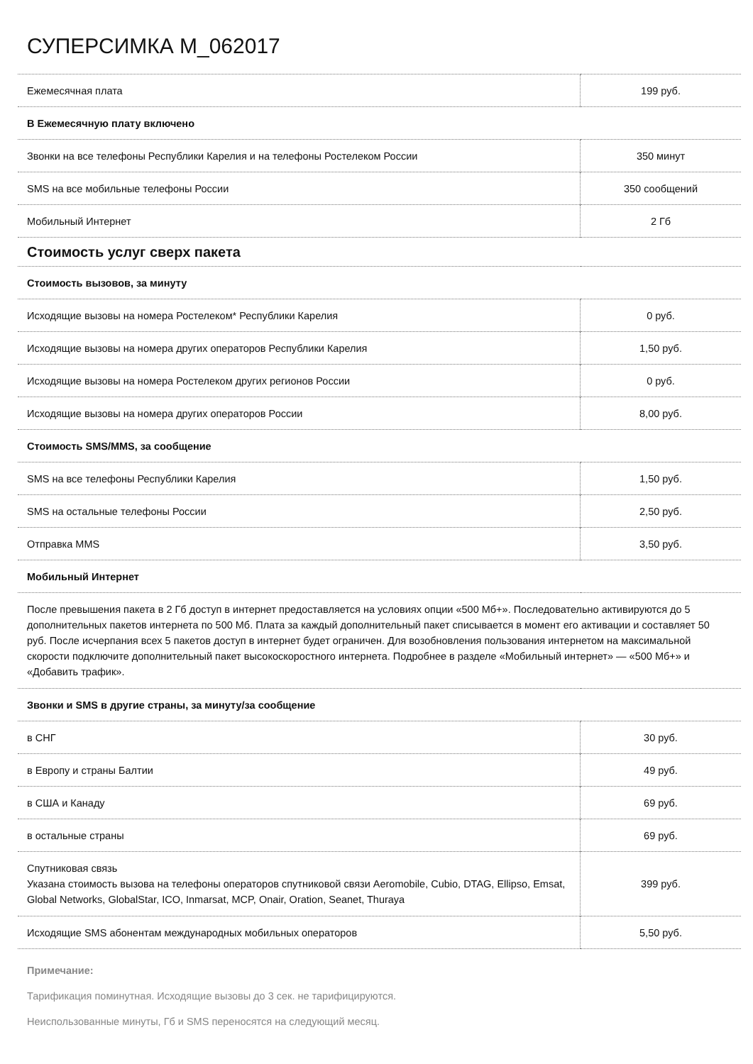СУПЕРСИМКА M_062017
| Ежемесячная плата | 199 руб. |
| В Ежемесячную плату включено | |
| Звонки на все телефоны Республики Карелия и на телефоны Ростелеком России | 350 минут |
| SMS на все мобильные телефоны России | 350 сообщений |
| Мобильный Интернет | 2 Гб |
| Стоимость услуг сверх пакета | |
| Стоимость вызовов, за минуту | |
| Исходящие вызовы на номера Ростелеком* Республики Карелия | 0 руб. |
| Исходящие вызовы на номера других операторов Республики Карелия | 1,50 руб. |
| Исходящие вызовы на номера Ростелеком других регионов России | 0 руб. |
| Исходящие вызовы на номера других операторов России | 8,00 руб. |
| Стоимость SMS/MMS, за сообщение | |
| SMS на все телефоны Республики Карелия | 1,50 руб. |
| SMS на остальные телефоны России | 2,50 руб. |
| Отправка MMS | 3,50 руб. |
| Мобильный Интернет | |
| После превышения пакета в 2 Гб доступ в интернет предоставляется на условиях опции «500 Мб+». Последовательно активируются до 5 дополнительных пакетов интернета по 500 Мб. Плата за каждый дополнительный пакет списывается в момент его активации и составляет 50 руб. После исчерпания всех 5 пакетов доступ в интернет будет ограничен. Для возобновления пользования интернетом на максимальной скорости подключите дополнительный пакет высокоскоростного интернета. Подробнее в разделе «Мобильный интернет» — «500 Мб+» и «Добавить трафик». | |
| Звонки и SMS в другие страны, за минуту/за сообщение | |
| в СНГ | 30 руб. |
| в Европу и страны Балтии | 49 руб. |
| в США и Канаду | 69 руб. |
| в остальные страны | 69 руб. |
| Спутниковая связь Указана стоимость вызова на телефоны операторов спутниковой связи Aeromobile, Cubio, DTAG, Ellipso, Emsat, Global Networks, GlobalStar, ICO, Inmarsat, MCP, Onair, Oration, Seanet, Thuraya | 399 руб. |
| Исходящие SMS абонентам международных мобильных операторов | 5,50 руб. |
Примечание:
Тарификация поминутная. Исходящие вызовы до 3 сек. не тарифицируются.
Неиспользованные минуты, Гб и SMS переносятся на следующий месяц.